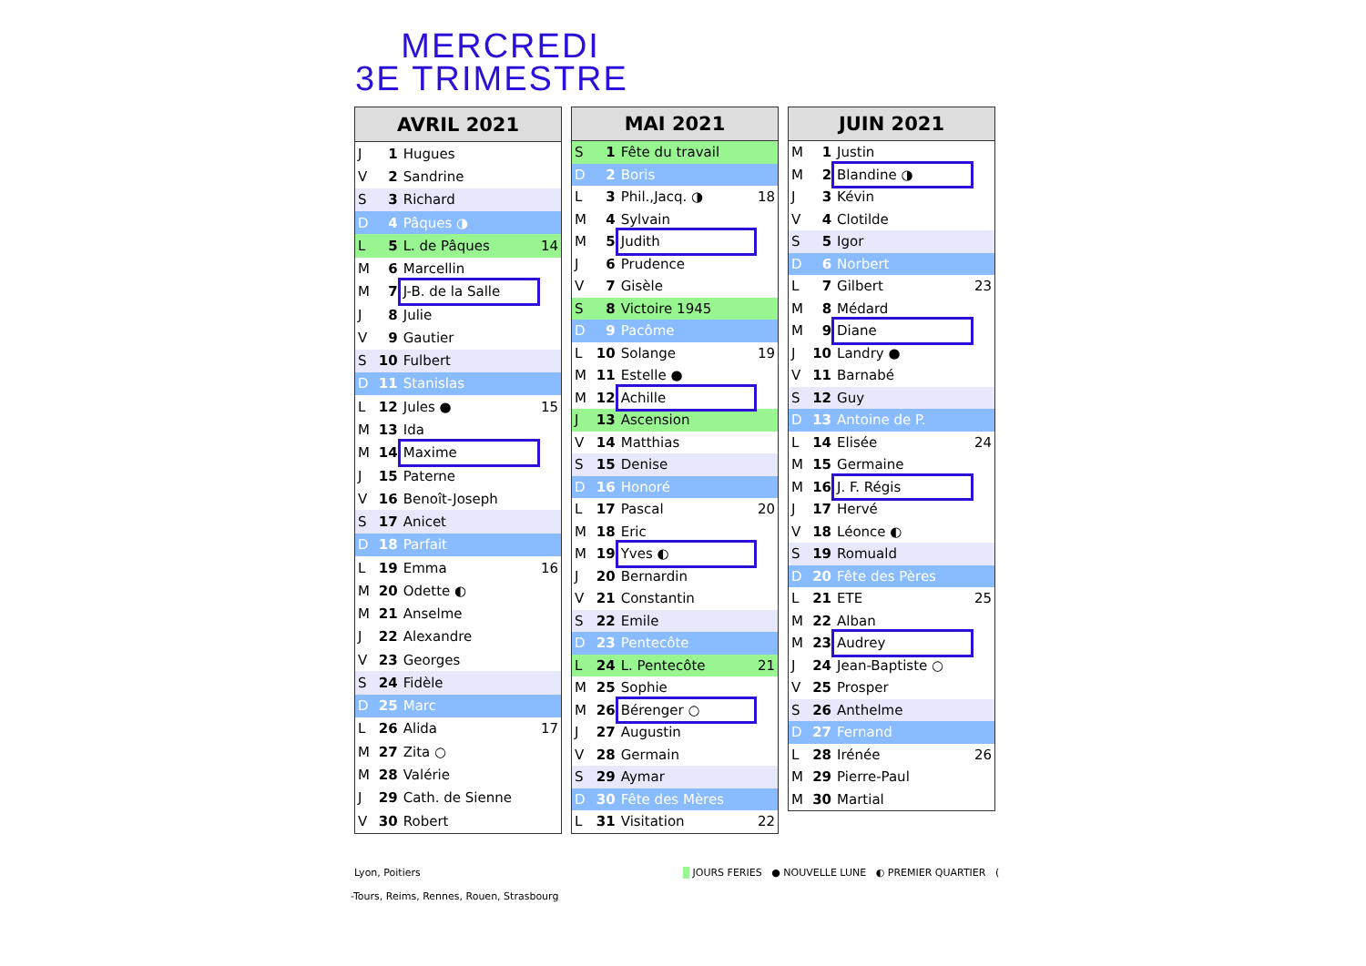MERCREDI
3E TRIMESTRE
| AVRIL 2021 | | | |
| --- | --- | --- | --- |
| J | 1 | Hugues | |
| V | 2 | Sandrine | |
| S | 3 | Richard | |
| D | 4 | Pâques ◑ | |
| L | 5 | L. de Pâques | 14 |
| M | 6 | Marcellin | |
| M | 7 | J-B. de la Salle | |
| J | 8 | Julie | |
| V | 9 | Gautier | |
| S | 10 | Fulbert | |
| D | 11 | Stanislas | |
| L | 12 | Jules ● | 15 |
| M | 13 | Ida | |
| M | 14 | Maxime | |
| J | 15 | Paterne | |
| V | 16 | Benoît-Joseph | |
| S | 17 | Anicet | |
| D | 18 | Parfait | |
| L | 19 | Emma | 16 |
| M | 20 | Odette ◐ | |
| M | 21 | Anselme | |
| J | 22 | Alexandre | |
| V | 23 | Georges | |
| S | 24 | Fidèle | |
| D | 25 | Marc | |
| L | 26 | Alida | 17 |
| M | 27 | Zita ○ | |
| M | 28 | Valérie | |
| J | 29 | Cath. de Sienne | |
| V | 30 | Robert | |
| MAI 2021 | | | |
| --- | --- | --- | --- |
| S | 1 | Fête du travail | |
| D | 2 | Boris | |
| L | 3 | Phil.,Jacq. ◑ | 18 |
| M | 4 | Sylvain | |
| M | 5 | Judith | |
| J | 6 | Prudence | |
| V | 7 | Gisèle | |
| S | 8 | Victoire 1945 | |
| D | 9 | Pacôme | |
| L | 10 | Solange | 19 |
| M | 11 | Estelle ● | |
| M | 12 | Achille | |
| J | 13 | Ascension | |
| V | 14 | Matthias | |
| S | 15 | Denise | |
| D | 16 | Honoré | |
| L | 17 | Pascal | 20 |
| M | 18 | Eric | |
| M | 19 | Yves ◐ | |
| J | 20 | Bernardin | |
| V | 21 | Constantin | |
| S | 22 | Emile | |
| D | 23 | Pentecôte | |
| L | 24 | L. Pentecôte | 21 |
| M | 25 | Sophie | |
| M | 26 | Bérenger ○ | |
| J | 27 | Augustin | |
| V | 28 | Germain | |
| S | 29 | Aymar | |
| D | 30 | Fête des Mères | |
| L | 31 | Visitation | 22 |
| JUIN 2021 | | | |
| --- | --- | --- | --- |
| M | 1 | Justin | |
| M | 2 | Blandine ◑ | |
| J | 3 | Kévin | |
| V | 4 | Clotilde | |
| S | 5 | Igor | |
| D | 6 | Norbert | |
| L | 7 | Gilbert | 23 |
| M | 8 | Médard | |
| M | 9 | Diane | |
| J | 10 | Landry ● | |
| V | 11 | Barnabé | |
| S | 12 | Guy | |
| D | 13 | Antoine de P. | |
| L | 14 | Elisée | 24 |
| M | 15 | Germaine | |
| M | 16 | J. F. Régis | |
| J | 17 | Hervé | |
| V | 18 | Léonce ◐ | |
| S | 19 | Romuald | |
| D | 20 | Fête des Pères | |
| L | 21 | ETE | 25 |
| M | 22 | Alban | |
| M | 23 | Audrey | |
| J | 24 | Jean-Baptiste ○ | |
| V | 25 | Prosper | |
| S | 26 | Anthelme | |
| D | 27 | Fernand | |
| L | 28 | Irénée | 26 |
| M | 29 | Pierre-Paul | |
| M | 30 | Martial | |
Lyon, Poitiers
JOURS FERIES ● NOUVELLE LUNE ◐ PREMIER QUARTIER (
-Tours, Reims, Rennes, Rouen, Strasbourg